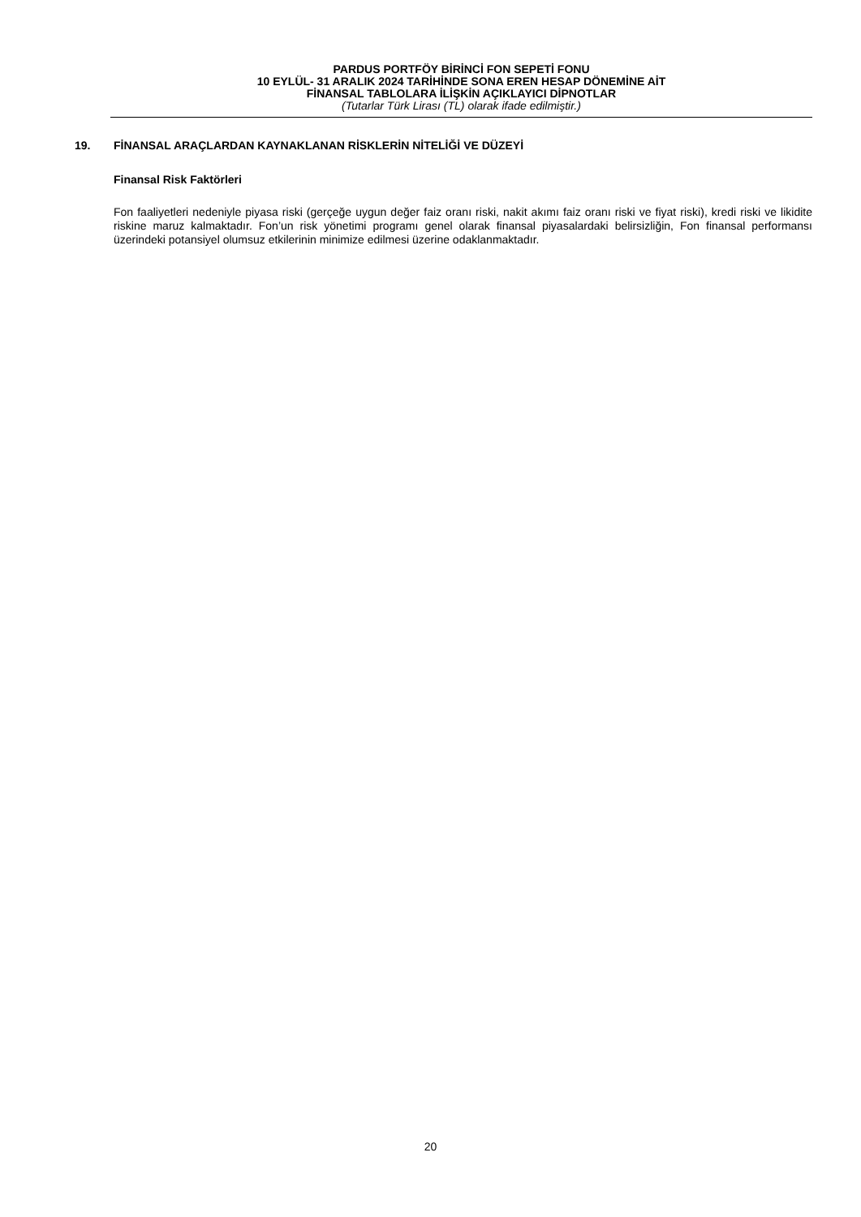PARDUS PORTFÖY BİRİNCİ FON SEPETİ FONU
10 EYLÜL- 31 ARALIK 2024 TARİHİNDE SONA EREN HESAP DÖNEMİNE AİT
FİNANSAL TABLOLARA İLİŞKİN AÇIKLAYICI DİPNOTLAR
(Tutarlar Türk Lirası (TL) olarak ifade edilmiştir.)
19. FİNANSAL ARAÇLARDAN KAYNAKLANAN RİSKLERİN NİTELİĞİ VE DÜZEYİ
Finansal Risk Faktörleri
Fon faaliyetleri nedeniyle piyasa riski (gerçeğe uygun değer faiz oranı riski, nakit akımı faiz oranı riski ve fiyat riski), kredi riski ve likidite riskine maruz kalmaktadır. Fon’un risk yönetimi programı genel olarak finansal piyasalardaki belirsizliğin, Fon finansal performansı üzerindeki potansiyel olumsuz etkilerinin minimize edilmesi üzerine odaklanmaktadır.
20